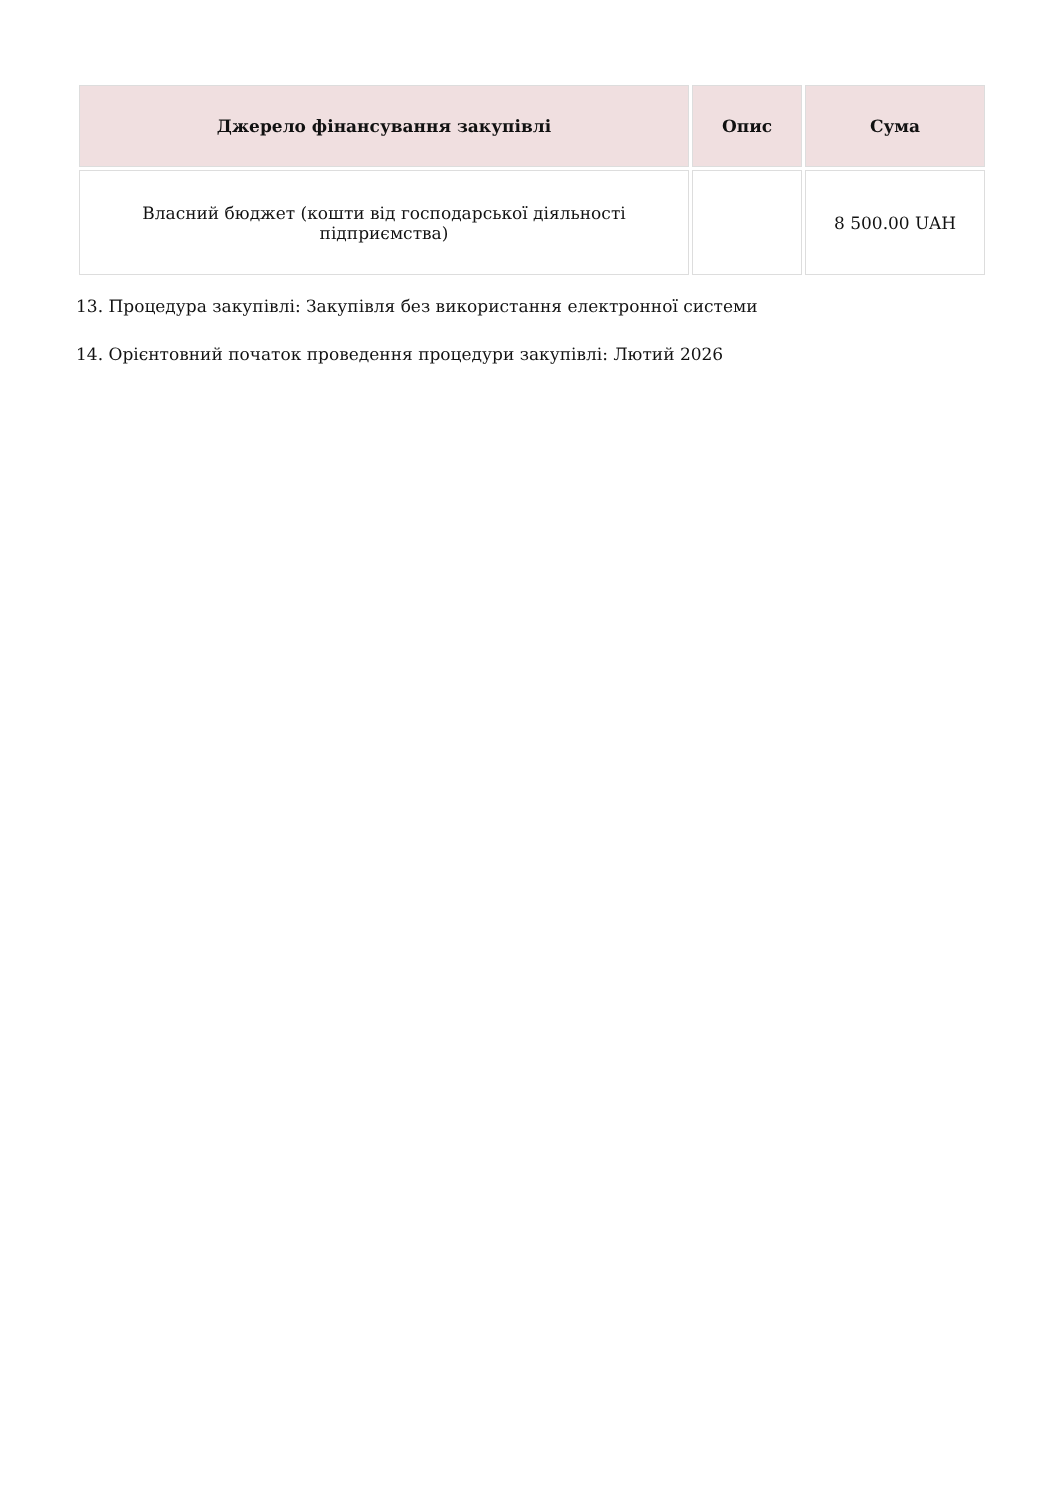| Джерело фінансування закупівлі | Опис | Сума |
| --- | --- | --- |
| Власний бюджет (кошти від господарської діяльності підприємства) | | 8 500.00 UAH |
13. Процедура закупівлі: Закупівля без використання електронної системи
14. Орієнтовний початок проведення процедури закупівлі: Лютий 2026